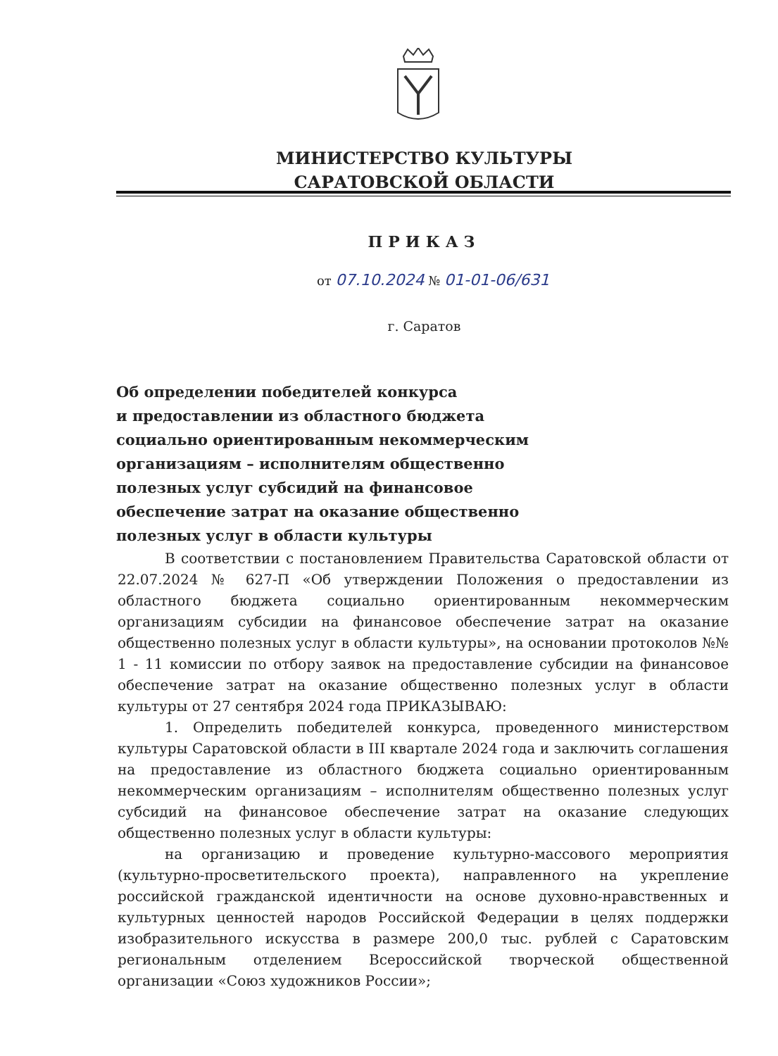МИНИСТЕРСТВО КУЛЬТУРЫ
САРАТОВСКОЙ ОБЛАСТИ
ПРИКАЗ
от 07.10.2024 № 01-01-06/631
г. Саратов
Об определении победителей конкурса
и предоставлении из областного бюджета
социально ориентированным некоммерческим
организациям – исполнителям общественно
полезных услуг субсидий на финансовое
обеспечение затрат на оказание общественно
полезных услуг в области культуры
В соответствии с постановлением Правительства Саратовской области от 22.07.2024 № 627-П «Об утверждении Положения о предоставлении из областного бюджета социально ориентированным некоммерческим организациям субсидии на финансовое обеспечение затрат на оказание общественно полезных услуг в области культуры», на основании протоколов №№ 1 - 11 комиссии по отбору заявок на предоставление субсидии на финансовое обеспечение затрат на оказание общественно полезных услуг в области культуры от 27 сентября 2024 года ПРИКАЗЫВАЮ:
1. Определить победителей конкурса, проведенного министерством культуры Саратовской области в III квартале 2024 года и заключить соглашения на предоставление из областного бюджета социально ориентированным некоммерческим организациям – исполнителям общественно полезных услуг субсидий на финансовое обеспечение затрат на оказание следующих общественно полезных услуг в области культуры:
на организацию и проведение культурно-массового мероприятия (культурно-просветительского проекта), направленного на укрепление российской гражданской идентичности на основе духовно-нравственных и культурных ценностей народов Российской Федерации в целях поддержки изобразительного искусства в размере 200,0 тыс. рублей с Саратовским региональным отделением Всероссийской творческой общественной организации «Союз художников России»;